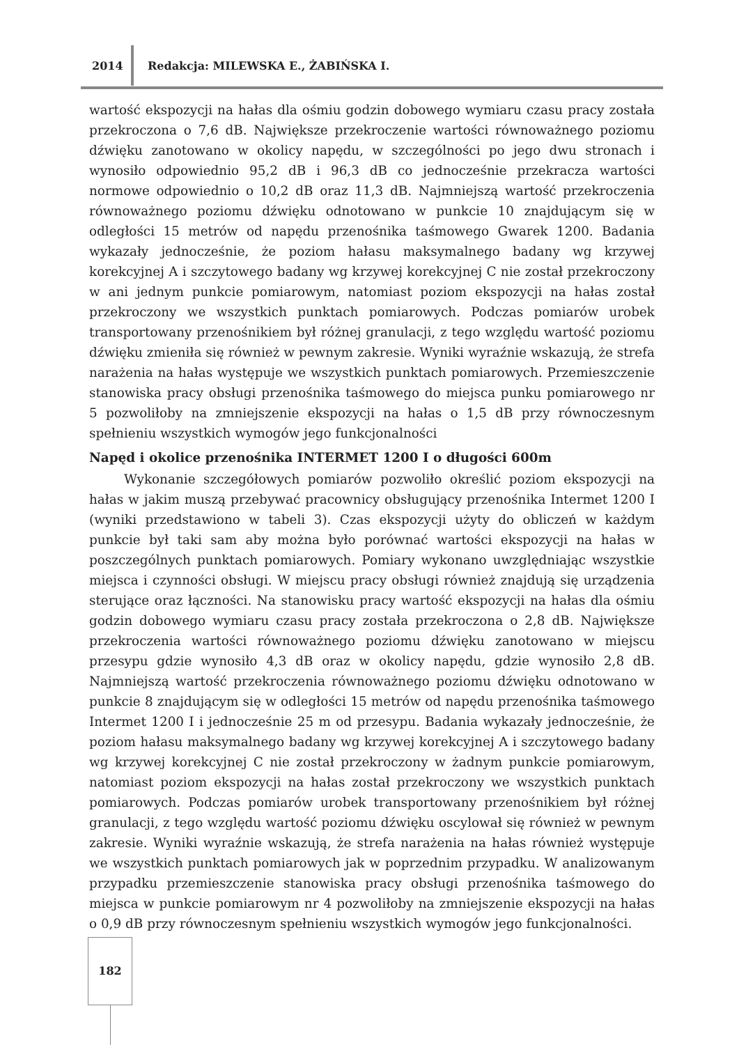2014
Redakcja: MILEWSKA E., ŻABIŃSKA I.
wartość ekspozycji na hałas dla ośmiu godzin dobowego wymiaru czasu pracy została przekroczona o 7,6 dB. Największe przekroczenie wartości równoważnego poziomu dźwięku zanotowano w okolicy napędu, w szczególności po jego dwu stronach i wynosiło odpowiednio 95,2 dB i 96,3 dB co jednocześnie przekracza wartości normowe odpowiednio o 10,2 dB oraz 11,3 dB. Najmniejszą wartość przekroczenia równoważnego poziomu dźwięku odnotowano w punkcie 10 znajdującym się w odległości 15 metrów od napędu przenośnika taśmowego Gwarek 1200. Badania wykazały jednocześnie, że poziom hałasu maksymalnego badany wg krzywej korekcyjnej A i szczytowego badany wg krzywej korekcyjnej C nie został przekroczony w ani jednym punkcie pomiarowym, natomiast poziom ekspozycji na hałas został przekroczony we wszystkich punktach pomiarowych. Podczas pomiarów urobek transportowany przenośnikiem był różnej granulacji, z tego względu wartość poziomu dźwięku zmieniła się również w pewnym zakresie. Wyniki wyraźnie wskazują, że strefa narażenia na hałas występuje we wszystkich punktach pomiarowych. Przemieszczenie stanowiska pracy obsługi przenośnika taśmowego do miejsca punku pomiarowego nr 5 pozwoliłoby na zmniejszenie ekspozycji na hałas o 1,5 dB przy równoczesnym spełnieniu wszystkich wymogów jego funkcjonalności
Napęd i okolice przenośnika INTERMET 1200 I o długości 600m
Wykonanie szczegółowych pomiarów pozwoliło określić poziom ekspozycji na hałas w jakim muszą przebywać pracownicy obsługujący przenośnika Intermet 1200 I (wyniki przedstawiono w tabeli 3). Czas ekspozycji użyty do obliczeń w każdym punkcie był taki sam aby można było porównać wartości ekspozycji na hałas w poszczególnych punktach pomiarowych. Pomiary wykonano uwzględniając wszystkie miejsca i czynności obsługi. W miejscu pracy obsługi również znajdują się urządzenia sterujące oraz łączności. Na stanowisku pracy wartość ekspozycji na hałas dla ośmiu godzin dobowego wymiaru czasu pracy została przekroczona o 2,8 dB. Największe przekroczenia wartości równoważnego poziomu dźwięku zanotowano w miejscu przesypu gdzie wynosiło 4,3 dB oraz w okolicy napędu, gdzie wynosiło 2,8 dB. Najmniejszą wartość przekroczenia równoważnego poziomu dźwięku odnotowano w punkcie 8 znajdującym się w odległości 15 metrów od napędu przenośnika taśmowego Intermet 1200 I i jednocześnie 25 m od przesypu. Badania wykazały jednocześnie, że poziom hałasu maksymalnego badany wg krzywej korekcyjnej A i szczytowego badany wg krzywej korekcyjnej C nie został przekroczony w żadnym punkcie pomiarowym, natomiast poziom ekspozycji na hałas został przekroczony we wszystkich punktach pomiarowych. Podczas pomiarów urobek transportowany przenośnikiem był różnej granulacji, z tego względu wartość poziomu dźwięku oscylował się również w pewnym zakresie. Wyniki wyraźnie wskazują, że strefa narażenia na hałas również występuje we wszystkich punktach pomiarowych jak w poprzednim przypadku. W analizowanym przypadku przemieszczenie stanowiska pracy obsługi przenośnika taśmowego do miejsca w punkcie pomiarowym nr 4 pozwoliłoby na zmniejszenie ekspozycji na hałas o 0,9 dB przy równoczesnym spełnieniu wszystkich wymogów jego funkcjonalności.
182